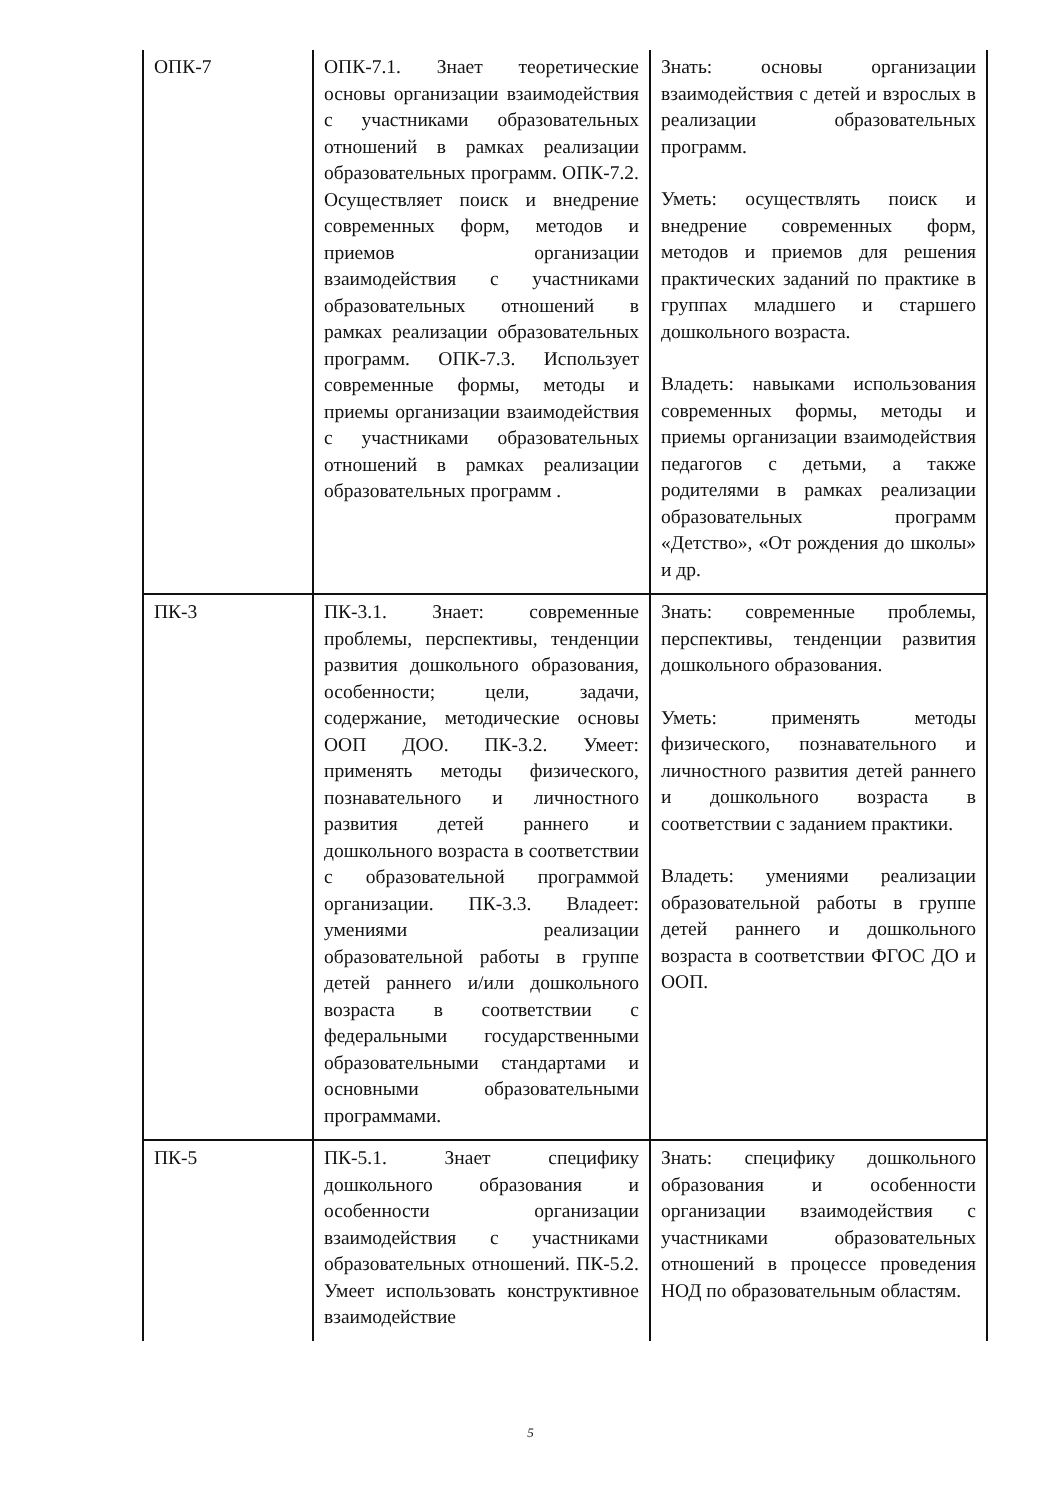| ОПК-7 | ОПК-7.1. Знает теоретические основы организации взаимодействия с участниками образовательных отношений в рамках реализации образовательных программ. ОПК-7.2. Осуществляет поиск и внедрение современных форм, методов и приемов организации взаимодействия с участниками образовательных отношений в рамках реализации образовательных программ. ОПК-7.3. Использует современные формы, методы и приемы организации взаимодействия с участниками образовательных отношений в рамках реализации образовательных программ . | Знать: основы организации взаимодействия с детей и взрослых в реализации образовательных программ. Уметь: осуществлять поиск и внедрение современных форм, методов и приемов для решения практических заданий по практике в группах младшего и старшего дошкольного возраста. Владеть: навыками использования современных формы, методы и приемы организации взаимодействия педагогов с детьми, а также родителями в рамках реализации образовательных программ «Детство», «От рождения до школы» и др. |
| ПК-3 | ПК-3.1. Знает: современные проблемы, перспективы, тенденции развития дошкольного образования, особенности; цели, задачи, содержание, методические основы ООП ДОО. ПК-3.2. Умеет: применять методы физического, познавательного и личностного развития детей раннего и дошкольного возраста в соответствии с образовательной программой организации. ПК-3.3. Владеет: умениями реализации образовательной работы в группе детей раннего и/или дошкольного возраста в соответствии с федеральными государственными образовательными стандартами и основными образовательными программами. | Знать: современные проблемы, перспективы, тенденции развития дошкольного образования. Уметь: применять методы физического, познавательного и личностного развития детей раннего и дошкольного возраста в соответствии с заданием практики. Владеть: умениями реализации образовательной работы в группе детей раннего и дошкольного возраста в соответствии ФГОС ДО и ООП. |
| ПК-5 | ПК-5.1. Знает специфику дошкольного образования и особенности организации взаимодействия с участниками образовательных отношений. ПК-5.2. Умеет использовать конструктивное взаимодействие | Знать: специфику дошкольного образования и особенности организации взаимодействия с участниками образовательных отношений в процессе проведения НОД по образовательным областям. |
5